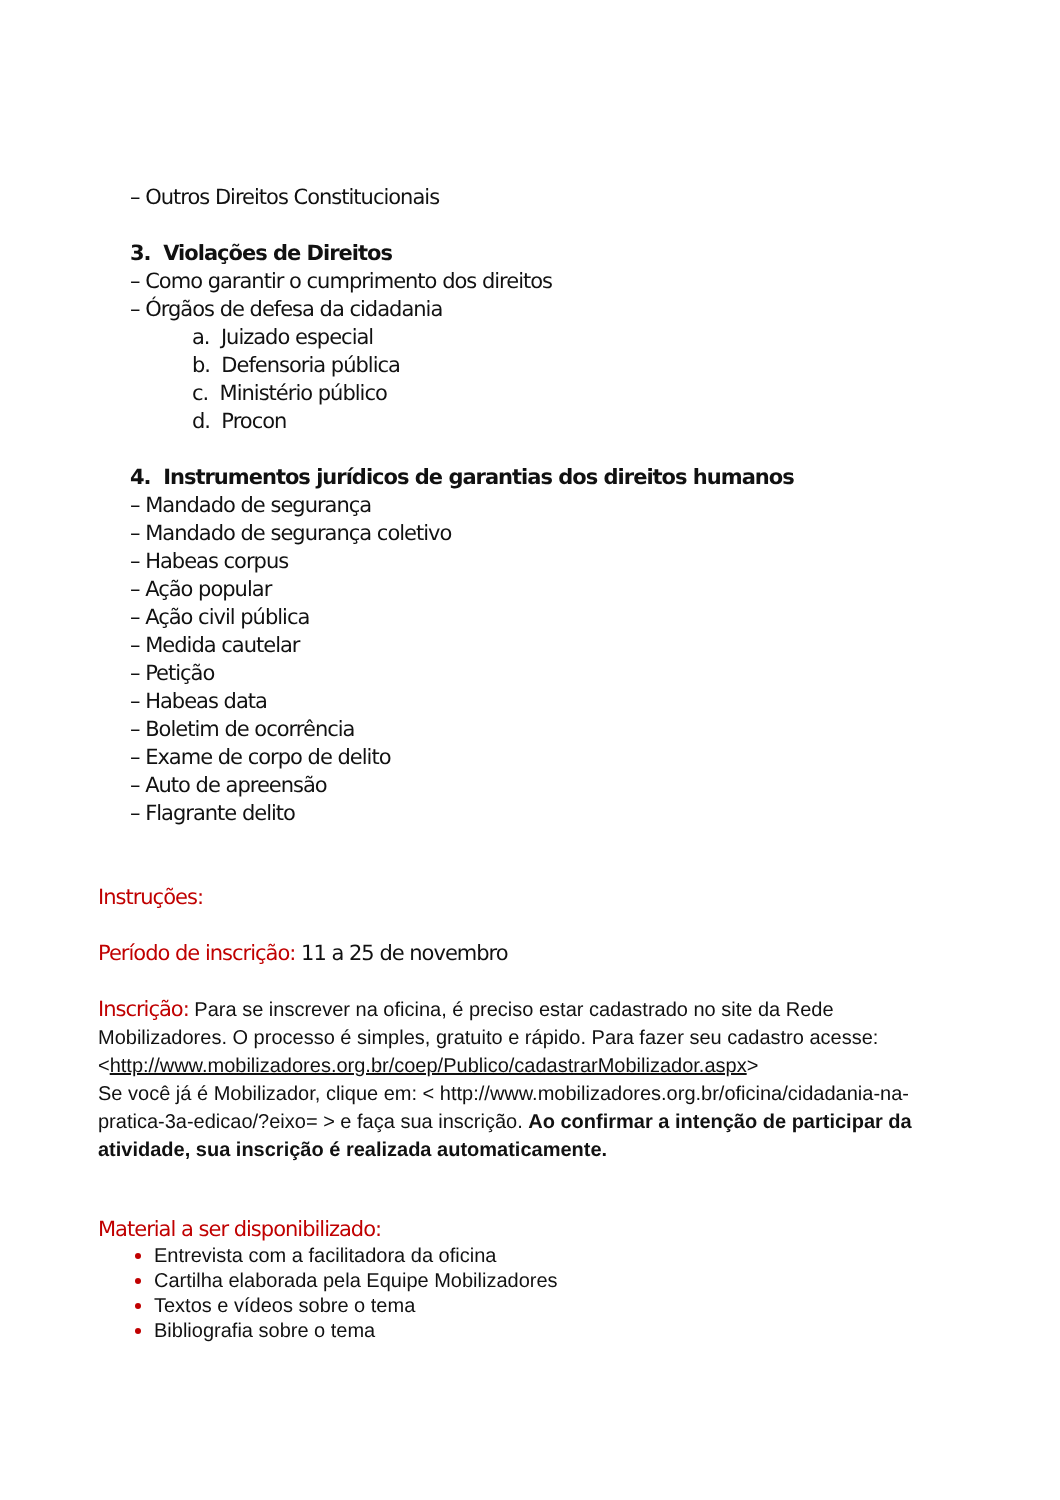– Outros Direitos Constitucionais
3. Violações de Direitos
– Como garantir o cumprimento dos direitos
– Órgãos de defesa da cidadania
a. Juizado especial
b. Defensoria pública
c. Ministério público
d. Procon
4. Instrumentos jurídicos de garantias dos direitos humanos
– Mandado de segurança
– Mandado de segurança coletivo
– Habeas corpus
– Ação popular
– Ação civil pública
– Medida cautelar
– Petição
– Habeas data
– Boletim de ocorrência
– Exame de corpo de delito
– Auto de apreensão
– Flagrante delito
Instruções:
Período de inscrição: 11 a 25 de novembro
Inscrição: Para se inscrever na oficina, é preciso estar cadastrado no site da Rede Mobilizadores. O processo é simples, gratuito e rápido. Para fazer seu cadastro acesse: <http://www.mobilizadores.org.br/coep/Publico/cadastrarMobilizador.aspx>
Se você já é Mobilizador, clique em: < http://www.mobilizadores.org.br/oficina/cidadania-na-pratica-3a-edicao/?eixo= > e faça sua inscrição. Ao confirmar a intenção de participar da atividade, sua inscrição é realizada automaticamente.
Material a ser disponibilizado:
Entrevista com a facilitadora da oficina
Cartilha elaborada pela Equipe Mobilizadores
Textos e vídeos sobre o tema
Bibliografia sobre o tema